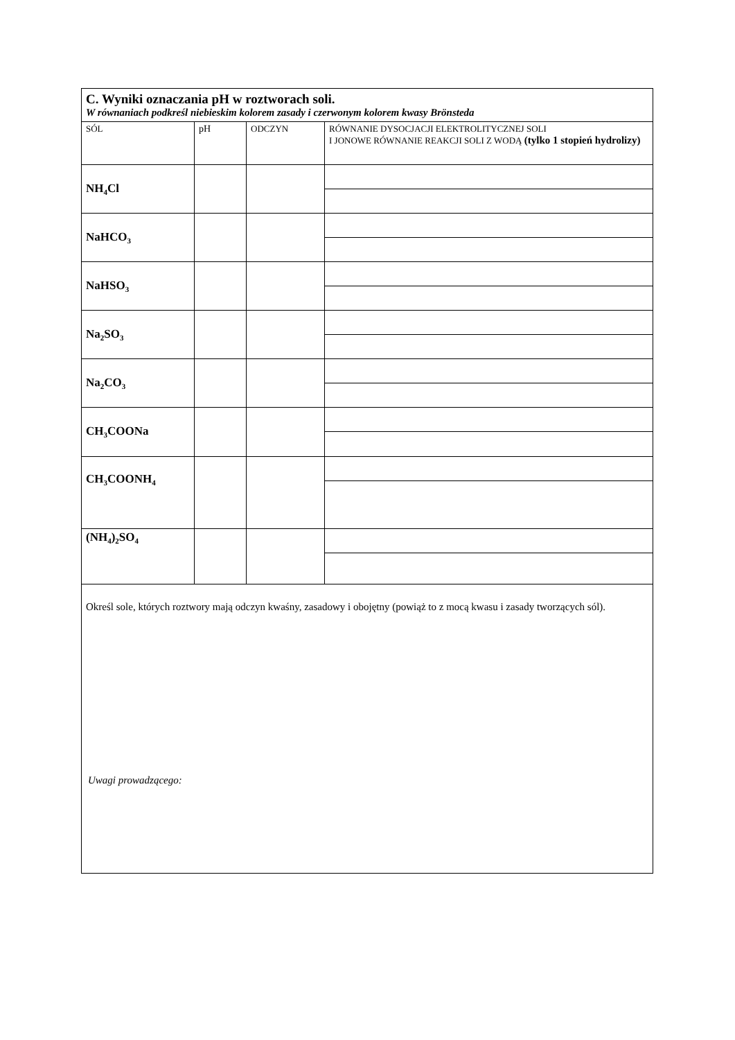| C. Wyniki oznaczania pH w roztworach soli. W równaniach podkreśl niebieskim kolorem zasady i czerwonym kolorem kwasy Brönsteda | | | |
| SÓL | pH | ODCZYN | RÓWNANIE DYSOCJACJI ELEKTROLITYCZNEJ SOLI I JONOWE RÓWNANIE REAKCJI SOLI Z WODĄ (tylko 1 stopień hydrolizy) |
| NH<sub>4</sub>Cl | | | |
| NaHCO<sub>3</sub> | | | |
| NaHSO<sub>3</sub> | | | |
| Na<sub>2</sub>SO<sub>3</sub> | | | |
| Na<sub>2</sub>CO<sub>3</sub> | | | |
| CH<sub>3</sub>COONa | | | |
| CH<sub>3</sub>COONH<sub>4</sub> | | | |
| (NH<sub>4</sub>)<sub>2</sub>SO<sub>4</sub> | | | |
| Określ sole, których roztwory mają odczyn kwaśny, zasadowy i obojętny (powiąż to z mocą kwasu i zasady tworzących sól). | | | |
Uwagi prowadzącego: